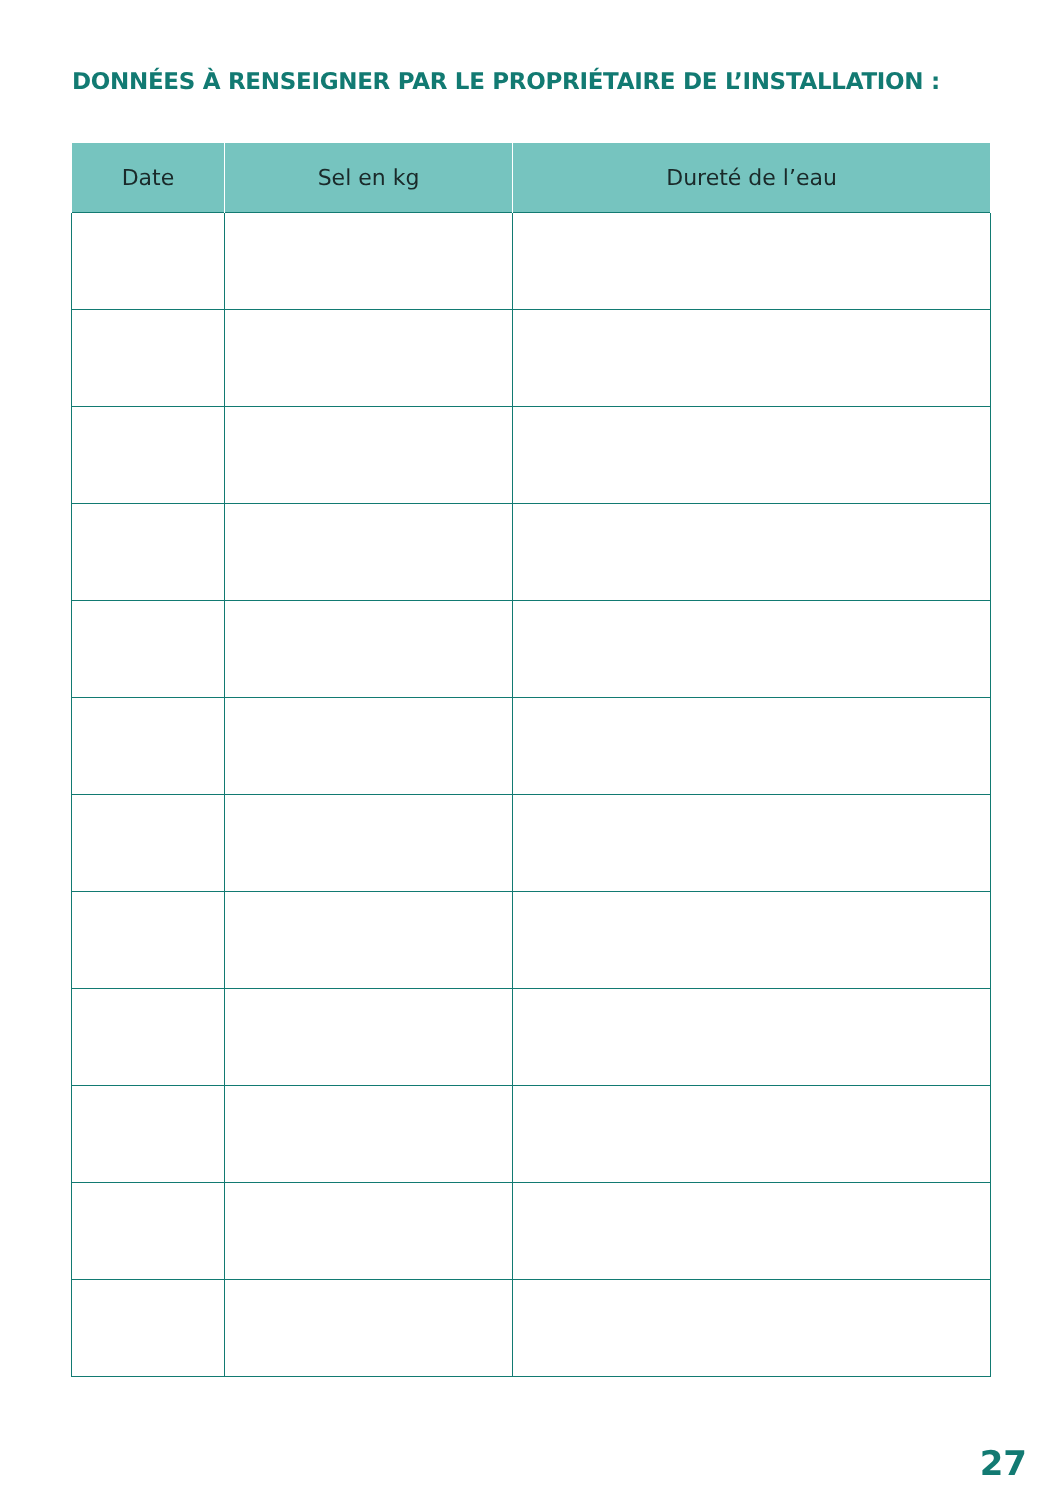DONNÉES À RENSEIGNER PAR LE PROPRIÉTAIRE DE L’INSTALLATION :
| Date | Sel en kg | Dureté de l’eau |
| --- | --- | --- |
27